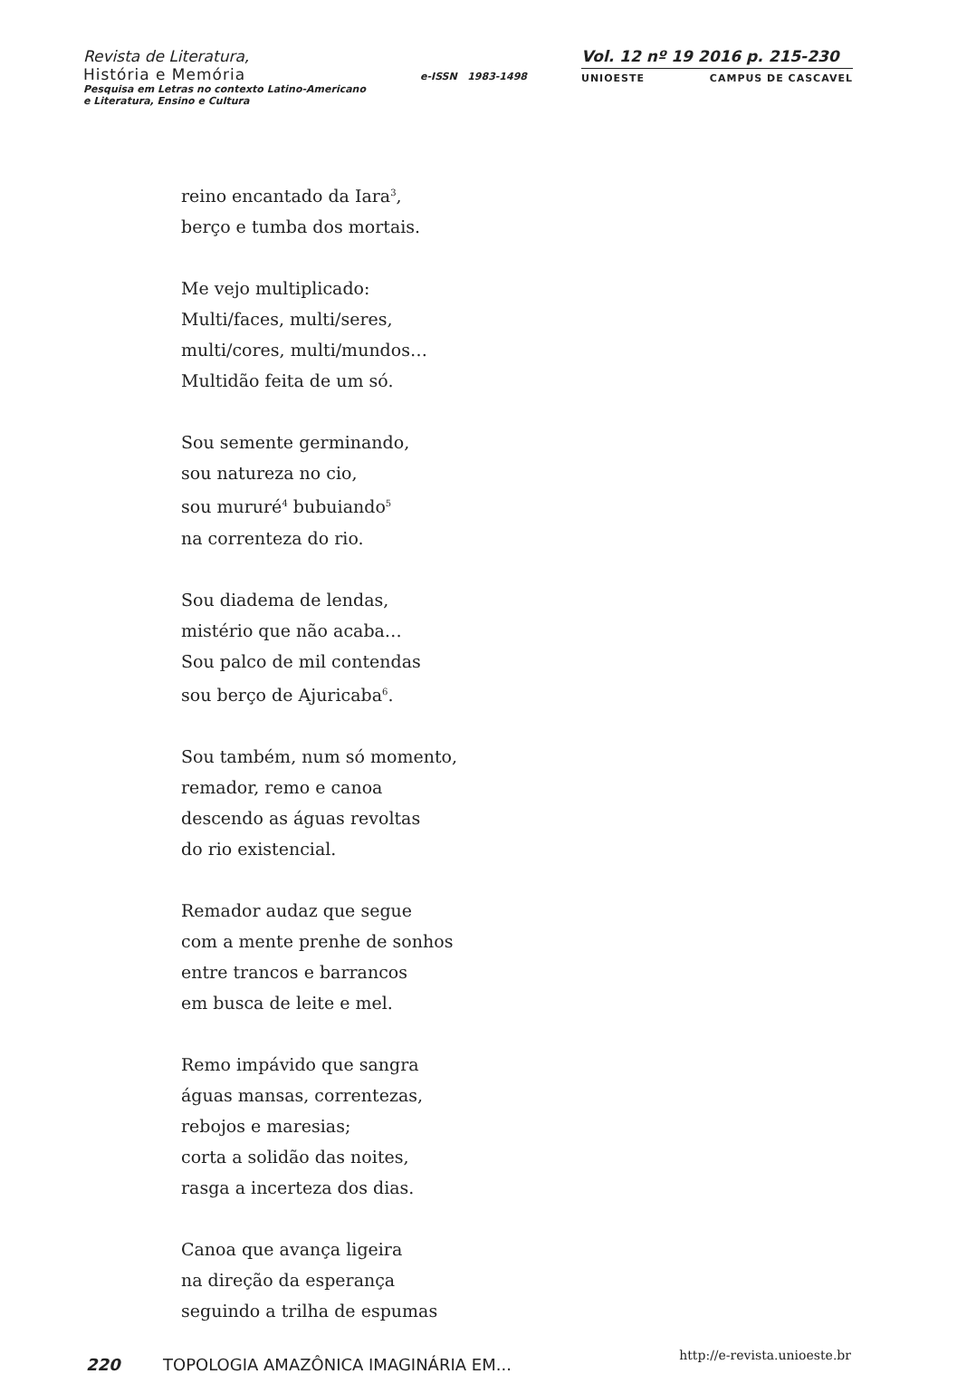Revista de Literatura,
História e Memória
Pesquisa em Letras no contexto Latino-Americano
e Literatura, Ensino e Cultura
e-ISSN 1983-1498
Vol. 12 nº 19 2016 p. 215-230
UNIOESTE CAMPUS DE CASCAVEL
reino encantado da Iara<sup>3</sup>,
berço e tumba dos mortais.
Me vejo multiplicado:
Multi/faces, multi/seres,
multi/cores, multi/mundos…
Multidão feita de um só.
Sou semente germinando,
sou natureza no cio,
sou mururé<sup>4</sup> bubuiando<sup>5</sup>
na correnteza do rio.
Sou diadema de lendas,
mistério que não acaba…
Sou palco de mil contendas
sou berço de Ajuricaba<sup>6</sup>.
Sou também, num só momento,
remador, remo e canoa
descendo as águas revoltas
do rio existencial.
Remador audaz que segue
com a mente prenhe de sonhos
entre trancos e barrancos
em busca de leite e mel.
Remo impávido que sangra
águas mansas, correntezas,
rebojos e maresias;
corta a solidão das noites,
rasga a incerteza dos dias.
Canoa que avança ligeira
na direção da esperança
seguindo a trilha de espumas
220 TOPOLOGIA AMAZÔNICA IMAGINÁRIA EM... http://e-revista.unioeste.br